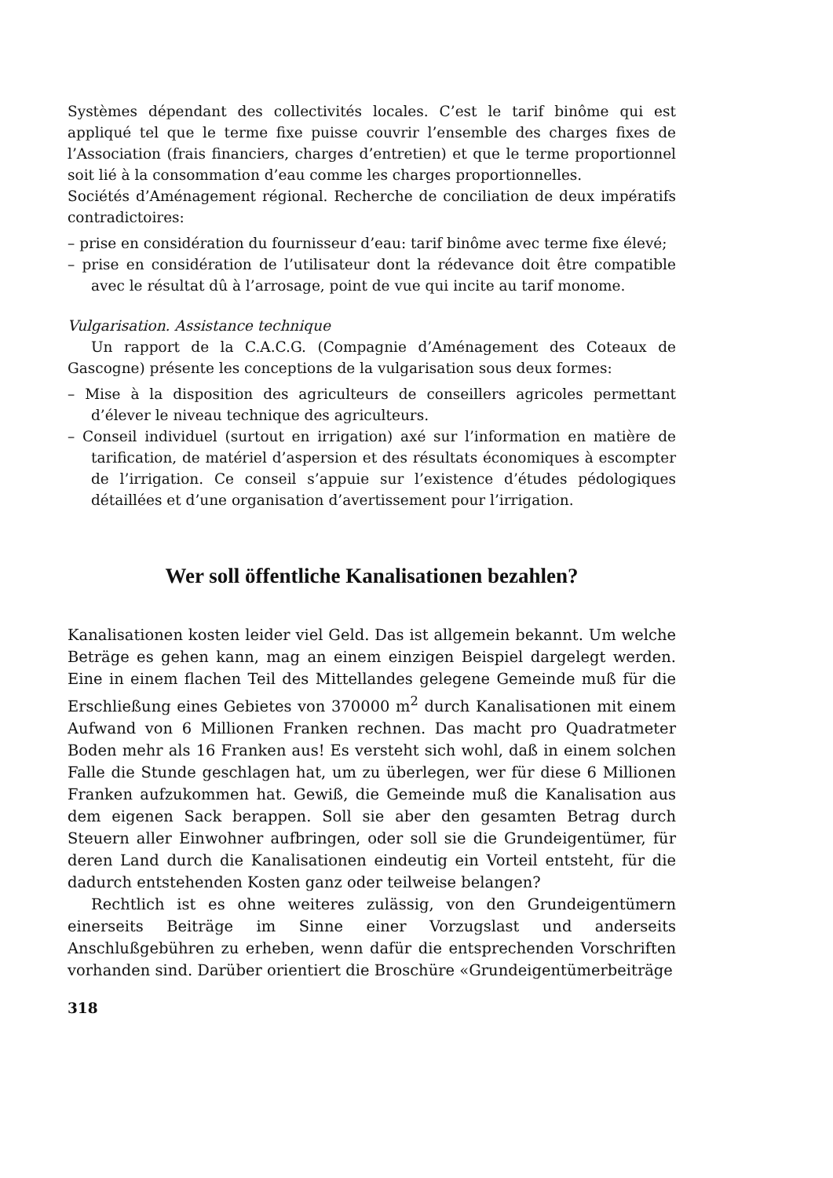Systèmes dépendant des collectivités locales. C’est le tarif binôme qui est appliqué tel que le terme fixe puisse couvrir l’ensemble des charges fixes de l’Association (frais financiers, charges d’entretien) et que le terme proportionnel soit lié à la consommation d’eau comme les charges proportionnelles.
Sociétés d’Aménagement régional. Recherche de conciliation de deux impératifs contradictoires:
– prise en considération du fournisseur d’eau: tarif binôme avec terme fixe élevé;
– prise en considération de l’utilisateur dont la rédevance doit être compatible avec le résultat dû à l’arrosage, point de vue qui incite au tarif monome.
Vulgarisation. Assistance technique
Un rapport de la C.A.C.G. (Compagnie d’Aménagement des Coteaux de Gascogne) présente les conceptions de la vulgarisation sous deux formes:
– Mise à la disposition des agriculteurs de conseillers agricoles permettant d’élever le niveau technique des agriculteurs.
– Conseil individuel (surtout en irrigation) axé sur l’information en matière de tarification, de matériel d’aspersion et des résultats économiques à escompter de l’irrigation. Ce conseil s’appuie sur l’existence d’études pédologiques détaillées et d’une organisation d’avertissement pour l’irrigation.
Wer soll öffentliche Kanalisationen bezahlen?
Kanalisationen kosten leider viel Geld. Das ist allgemein bekannt. Um welche Beträge es gehen kann, mag an einem einzigen Beispiel dargelegt werden. Eine in einem flachen Teil des Mittellandes gelegene Gemeinde muß für die Erschließung eines Gebietes von 370000 m<sup>2</sup> durch Kanalisationen mit einem Aufwand von 6 Millionen Franken rechnen. Das macht pro Quadratmeter Boden mehr als 16 Franken aus! Es versteht sich wohl, daß in einem solchen Falle die Stunde geschlagen hat, um zu überlegen, wer für diese 6 Millionen Franken aufzukommen hat. Gewiß, die Gemeinde muß die Kanalisation aus dem eigenen Sack berappen. Soll sie aber den gesamten Betrag durch Steuern aller Einwohner aufbringen, oder soll sie die Grundeigentümer, für deren Land durch die Kanalisationen eindeutig ein Vorteil entsteht, für die dadurch entstehenden Kosten ganz oder teilweise belangen?
Rechtlich ist es ohne weiteres zulässig, von den Grundeigentümern einerseits Beiträge im Sinne einer Vorzugslast und anderseits Anschlußgebühren zu erheben, wenn dafür die entsprechenden Vorschriften vorhanden sind. Darüber orientiert die Broschüre «Grundeigentümerbeiträge
318